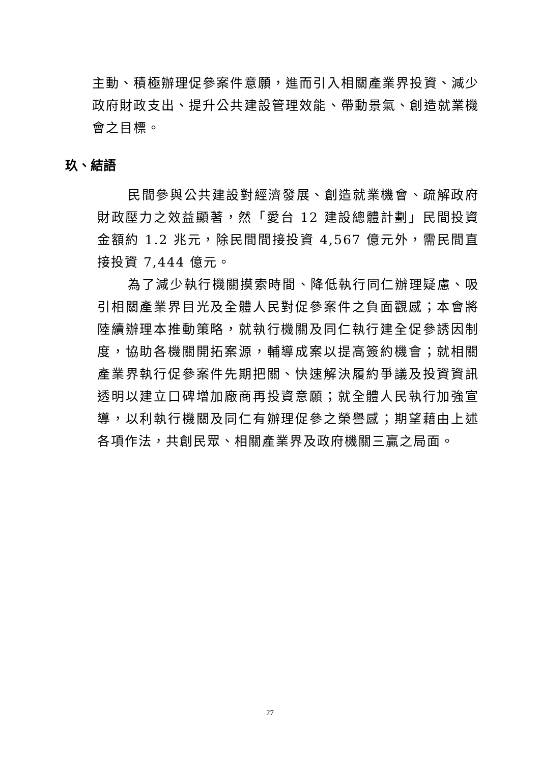主動、積極辦理促參案件意願，進而引入相關產業界投資、減少政府財政支出、提升公共建設管理效能、帶動景氣、創造就業機會之目標。
玖、結語
民間參與公共建設對經濟發展、創造就業機會、疏解政府財政壓力之效益顯著，然「愛台 12 建設總體計劃」民間投資金額約 1.2 兆元，除民間間接投資 4,567 億元外，需民間直接投資 7,444 億元。
為了減少執行機關摸索時間、降低執行同仁辦理疑慮、吸引相關產業界目光及全體人民對促參案件之負面觀感；本會將陸續辦理本推動策略，就執行機關及同仁執行建全促參誘因制度，協助各機關開拓案源，輔導成案以提高簽約機會；就相關產業界執行促參案件先期把關、快速解決履約爭議及投資資訊透明以建立口碑增加廠商再投資意願；就全體人民執行加強宣導，以利執行機關及同仁有辦理促參之榮譽感；期望藉由上述各項作法，共創民眾、相關產業界及政府機關三贏之局面。
27